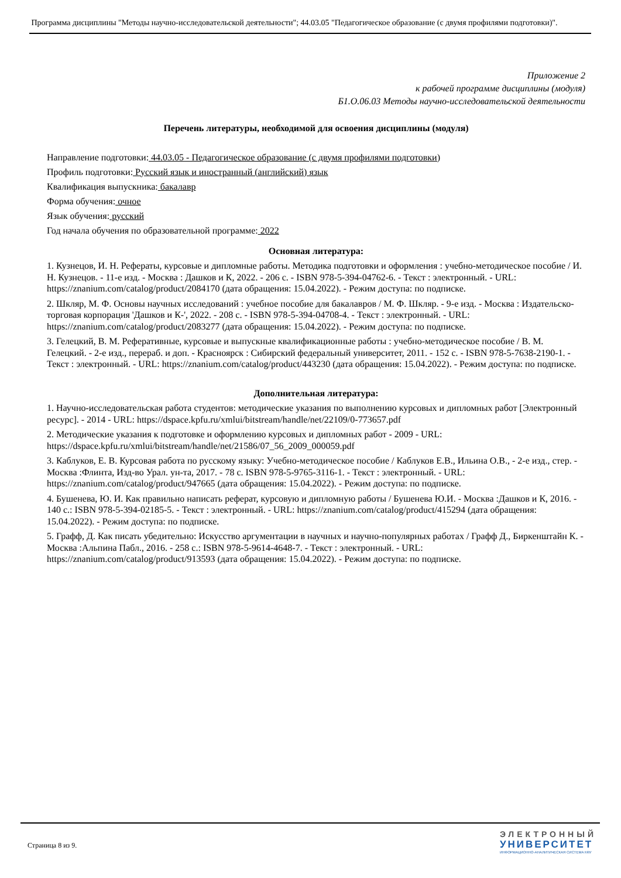Программа дисциплины "Методы научно-исследовательской деятельности"; 44.03.05 "Педагогическое образование (с двумя профилями подготовки)".
Приложение 2
к рабочей программе дисциплины (модуля)
Б1.О.06.03 Методы научно-исследовательской деятельности
Перечень литературы, необходимой для освоения дисциплины (модуля)
Направление подготовки: 44.03.05 - Педагогическое образование (с двумя профилями подготовки)
Профиль подготовки: Русский язык и иностранный (английский) язык
Квалификация выпускника: бакалавр
Форма обучения: очное
Язык обучения: русский
Год начала обучения по образовательной программе: 2022
Основная литература:
1. Кузнецов, И. Н. Рефераты, курсовые и дипломные работы. Методика подготовки и оформления : учебно-методическое пособие / И. Н. Кузнецов. - 11-е изд. - Москва : Дашков и К, 2022. - 206 с. - ISBN 978-5-394-04762-6. - Текст : электронный. - URL: https://znanium.com/catalog/product/2084170 (дата обращения: 15.04.2022). - Режим доступа: по подписке.
2. Шкляр, М. Ф. Основы научных исследований : учебное пособие для бакалавров / М. Ф. Шкляр. - 9-е изд. - Москва : Издательско-торговая корпорация 'Дашков и К-', 2022. - 208 с. - ISBN 978-5-394-04708-4. - Текст : электронный. - URL: https://znanium.com/catalog/product/2083277 (дата обращения: 15.04.2022). - Режим доступа: по подписке.
3. Гелецкий, В. М. Реферативные, курсовые и выпускные квалификационные работы : учебно-методическое пособие / В. М. Гелецкий. - 2-е изд., перераб. и доп. - Красноярск : Сибирский федеральный университет, 2011. - 152 с. - ISBN 978-5-7638-2190-1. - Текст : электронный. - URL: https://znanium.com/catalog/product/443230 (дата обращения: 15.04.2022). - Режим доступа: по подписке.
Дополнительная литература:
1. Научно-исследовательская работа студентов: методические указания по выполнению курсовых и дипломных работ [Электронный ресурс]. - 2014 - URL: https://dspace.kpfu.ru/xmlui/bitstream/handle/net/22109/0-773657.pdf
2. Методические указания к подготовке и оформлению курсовых и дипломных работ - 2009 - URL: https://dspace.kpfu.ru/xmlui/bitstream/handle/net/21586/07_56_2009_000059.pdf
3. Каблуков, Е. В. Курсовая работа по русскому языку: Учебно-методическое пособие / Каблуков Е.В., Ильина О.В., - 2-е изд., стер. - Москва :Флинта, Изд-во Урал. ун-та, 2017. - 78 с. ISBN 978-5-9765-3116-1. - Текст : электронный. - URL: https://znanium.com/catalog/product/947665 (дата обращения: 15.04.2022). - Режим доступа: по подписке.
4. Бушенева, Ю. И. Как правильно написать реферат, курсовую и дипломную работы / Бушенева Ю.И. - Москва :Дашков и К, 2016. - 140 с.: ISBN 978-5-394-02185-5. - Текст : электронный. - URL: https://znanium.com/catalog/product/415294 (дата обращения: 15.04.2022). - Режим доступа: по подписке.
5. Графф, Д. Как писать убедительно: Искусство аргументации в научных и научно-популярных работах / Графф Д., Биркенштайн К. - Москва :Альпина Пабл., 2016. - 258 с.: ISBN 978-5-9614-4648-7. - Текст : электронный. - URL: https://znanium.com/catalog/product/913593 (дата обращения: 15.04.2022). - Режим доступа: по подписке.
Страница 8 из 9.
ЭЛЕКТРОННЫЙ
УНИВЕРСИТЕТ
ИНФОРМАЦИОННО-АНАЛИТИЧЕСКАЯ СИСТЕМА КФУ